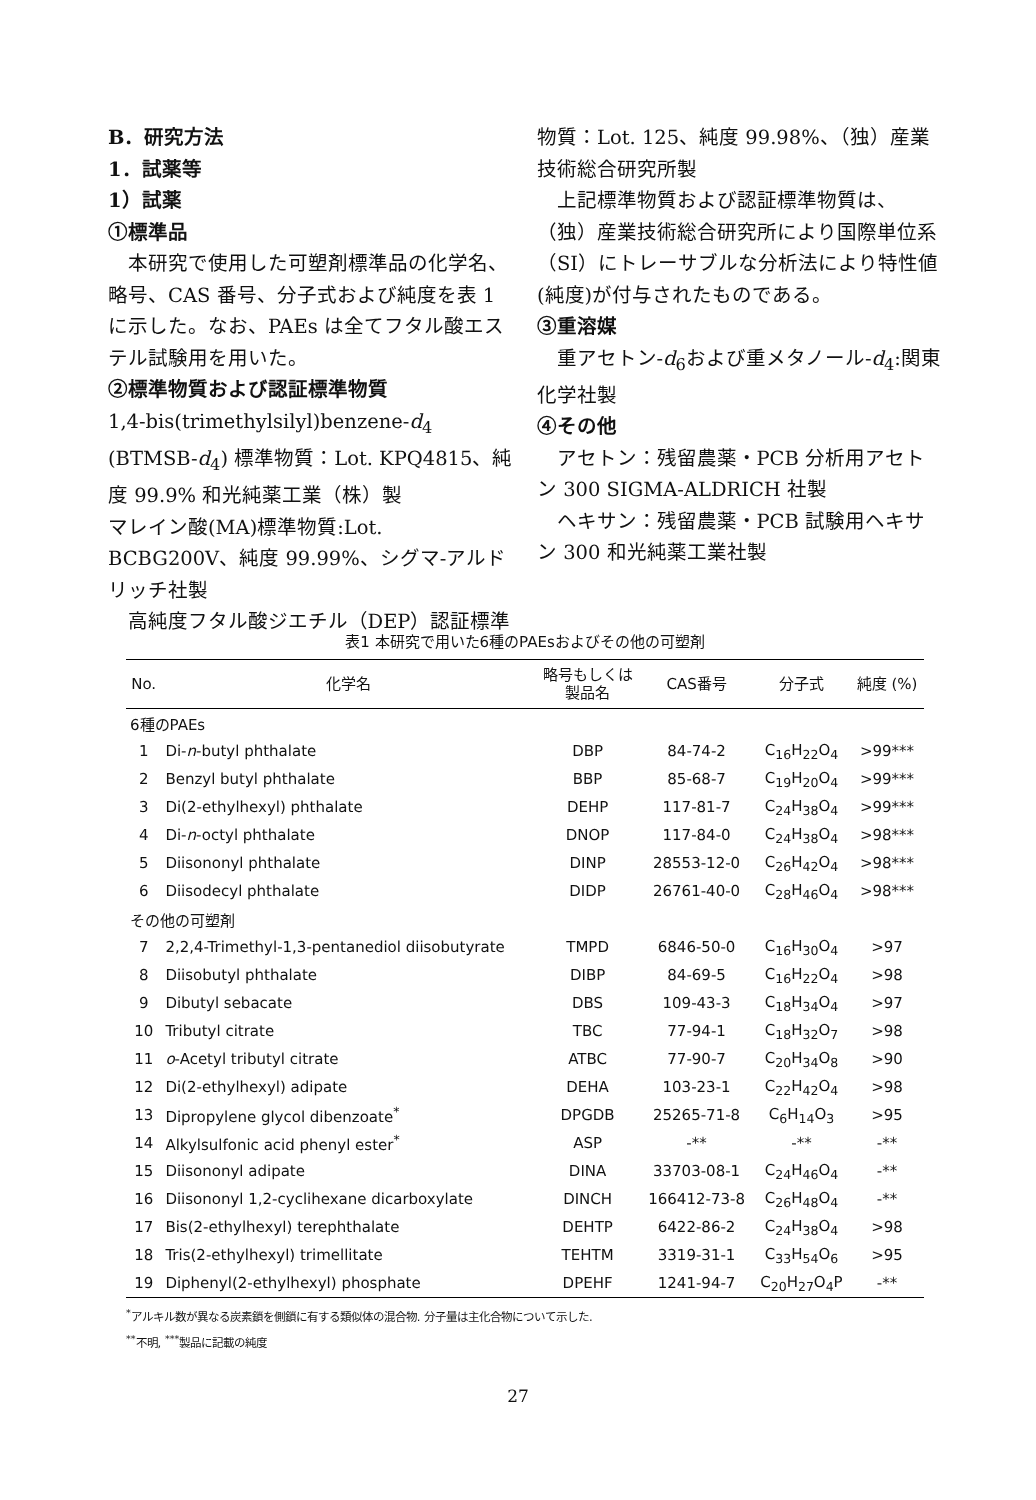B．研究方法
1．試薬等
1）試薬
①標準品
本研究で使用した可塑剤標準品の化学名、略号、CAS 番号、分子式および純度を表 1 に示した。なお、PAEs は全てフタル酸エステル試験用を用いた。
②標準物質および認証標準物質
1,4-bis(trimethylsilyl)benzene-d<sub>4</sub> (BTMSB-d<sub>4</sub>) 標準物質：Lot. KPQ4815、純度 99.9% 和光純薬工業（株）製
マレイン酸(MA)標準物質:Lot. BCBG200V、純度 99.99%、シグマ-アルドリッチ社製
高純度フタル酸ジエチル（DEP）認証標準
物質：Lot. 125、純度 99.98%、（独）産業技術総合研究所製
上記標準物質および認証標準物質は、（独）産業技術総合研究所により国際単位系（SI）にトレーサブルな分析法により特性値(純度)が付与されたものである。
③重溶媒
重アセトン-d<sub>6</sub>および重メタノール-d<sub>4</sub>:関東化学社製
④その他
アセトン：残留農薬・PCB 分析用アセトン 300 SIGMA-ALDRICH 社製
ヘキサン：残留農薬・PCB 試験用ヘキサン 300 和光純薬工業社製
表1 本研究で用いた6種のPAEsおよびその他の可塑剤
| No. | 化学名 | 略号もしくは 製品名 | CAS番号 | 分子式 | 純度 (%) |
| --- | --- | --- | --- | --- | --- |
| 6種のPAEs | | | | | |
| 1 | Di- n -butyl phthalate | DBP | 84-74-2 | C<sub>16</sub>H<sub>22</sub>O<sub>4</sub> | >99*** |
| 2 | Benzyl butyl phthalate | BBP | 85-68-7 | C<sub>19</sub>H<sub>20</sub>O<sub>4</sub> | >99*** |
| 3 | Di(2-ethylhexyl) phthalate | DEHP | 117-81-7 | C<sub>24</sub>H<sub>38</sub>O<sub>4</sub> | >99*** |
| 4 | Di- n -octyl phthalate | DNOP | 117-84-0 | C<sub>24</sub>H<sub>38</sub>O<sub>4</sub> | >98*** |
| 5 | Diisononyl phthalate | DINP | 28553-12-0 | C<sub>26</sub>H<sub>42</sub>O<sub>4</sub> | >98*** |
| 6 | Diisodecyl phthalate | DIDP | 26761-40-0 | C<sub>28</sub>H<sub>46</sub>O<sub>4</sub> | >98*** |
| その他の可塑剤 | | | | | |
| 7 | 2,2,4-Trimethyl-1,3-pentanediol diisobutyrate | TMPD | 6846-50-0 | C<sub>16</sub>H<sub>30</sub>O<sub>4</sub> | >97 |
| 8 | Diisobutyl phthalate | DIBP | 84-69-5 | C<sub>16</sub>H<sub>22</sub>O<sub>4</sub> | >98 |
| 9 | Dibutyl sebacate | DBS | 109-43-3 | C<sub>18</sub>H<sub>34</sub>O<sub>4</sub> | >97 |
| 10 | Tributyl citrate | TBC | 77-94-1 | C<sub>18</sub>H<sub>32</sub>O<sub>7</sub> | >98 |
| 11 | o -Acetyl tributyl citrate | ATBC | 77-90-7 | C<sub>20</sub>H<sub>34</sub>O<sub>8</sub> | >90 |
| 12 | Di(2-ethylhexyl) adipate | DEHA | 103-23-1 | C<sub>22</sub>H<sub>42</sub>O<sub>4</sub> | >98 |
| 13 | Dipropylene glycol dibenzoate<sup>*</sup> | DPGDB | 25265-71-8 | C<sub>6</sub>H<sub>14</sub>O<sub>3</sub> | >95 |
| 14 | Alkylsulfonic acid phenyl ester<sup>*</sup> | ASP | -** | -** | -** |
| 15 | Diisononyl adipate | DINA | 33703-08-1 | C<sub>24</sub>H<sub>46</sub>O<sub>4</sub> | -** |
| 16 | Diisononyl 1,2-cyclihexane dicarboxylate | DINCH | 166412-73-8 | C<sub>26</sub>H<sub>48</sub>O<sub>4</sub> | -** |
| 17 | Bis(2-ethylhexyl) terephthalate | DEHTP | 6422-86-2 | C<sub>24</sub>H<sub>38</sub>O<sub>4</sub> | >98 |
| 18 | Tris(2-ethylhexyl) trimellitate | TEHTM | 3319-31-1 | C<sub>33</sub>H<sub>54</sub>O<sub>6</sub> | >95 |
| 19 | Diphenyl(2-ethylhexyl) phosphate | DPEHF | 1241-94-7 | C<sub>20</sub>H<sub>27</sub>O<sub>4</sub>P | -** |
<sup>*</sup> アルキル数が異なる炭素鎖を側鎖に有する類似体の混合物. 分子量は主化合物について示した.
<sup>**</sup> 不明, <sup>***</sup>製品に記載の純度
27